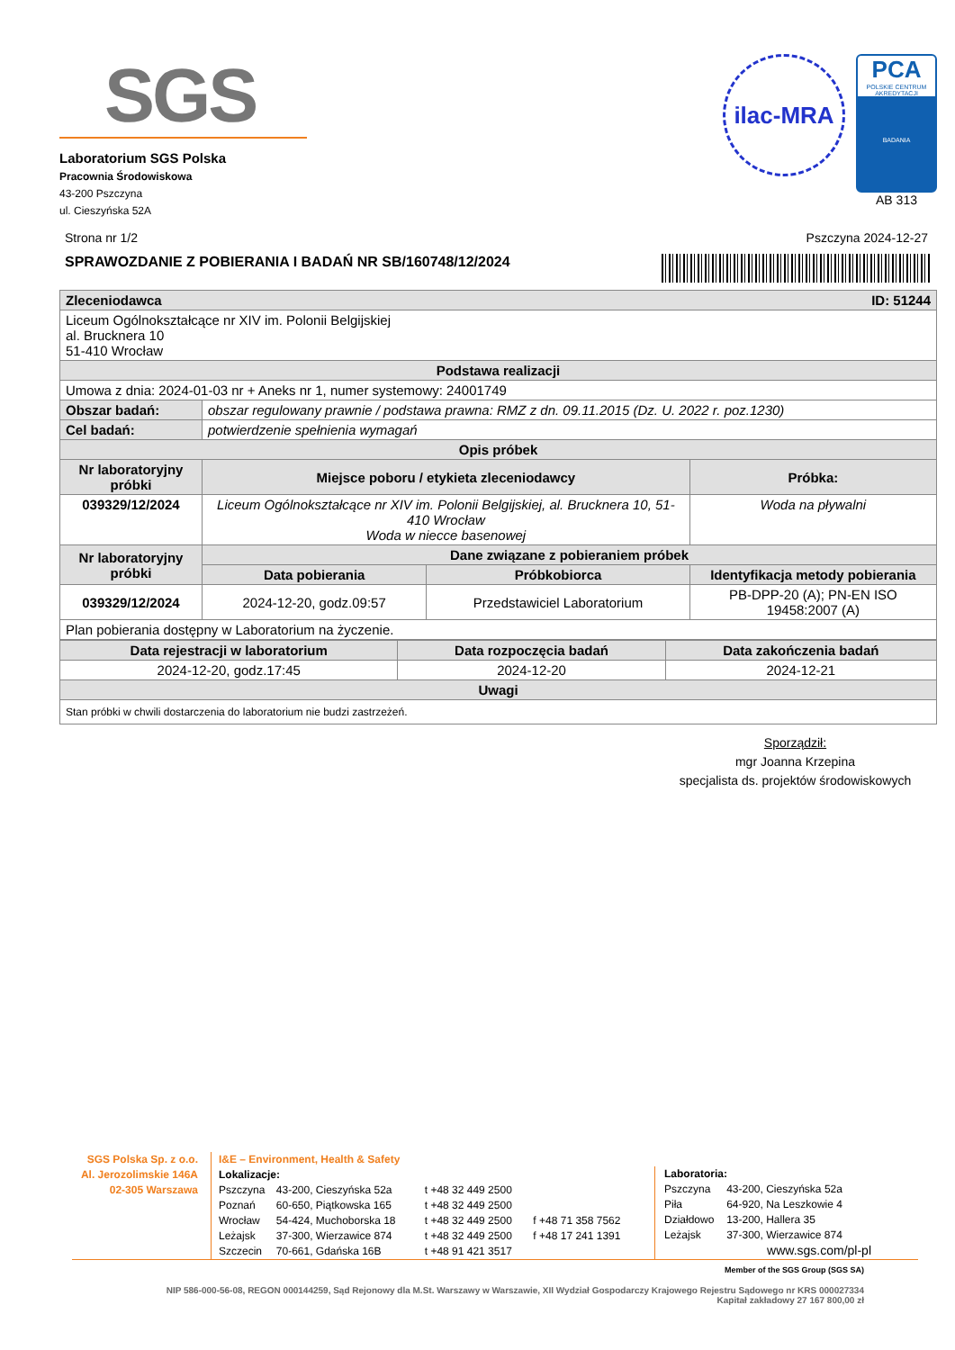SGS
Laboratorium SGS Polska
Pracownia Środowiskowa
43-200 Pszczyna
ul. Cieszyńska 52A
ilac-MRA
PCA
POLSKIE CENTRUM AKREDYTACJI
BADANIA
AB 313
Strona nr 1/2 Pszczyna 2024-12-27
SPRAWOZDANIE Z POBIERANIA I BADAŃ NR SB/160748/12/2024
| Zleceniodawca ID: 51244 | | | |
| Liceum Ogólnokształcące nr XIV im. Polonii Belgijskiej al. Brucknera 10 51-410 Wrocław | | | |
| Podstawa realizacji | | | |
| Umowa z dnia: 2024-01-03 nr + Aneks nr 1, numer systemowy: 24001749 | | | |
| Obszar badań: | obszar regulowany prawnie / podstawa prawna: RMZ z dn. 09.11.2015 (Dz. U. 2022 r. poz.1230) | | |
| Cel badań: | potwierdzenie spełnienia wymagań | | |
| Opis próbek | | | |
| Nr laboratoryjny próbki | Miejsce poboru / etykieta zleceniodawcy | | Próbka: |
| 039329/12/2024 | Liceum Ogólnokształcące nr XIV im. Polonii Belgijskiej, al. Brucknera 10, 51-410 Wrocław Woda w niecce basenowej | | Woda na pływalni |
| Nr laboratoryjny próbki | Dane związane z pobieraniem próbek | | |
| | Data pobierania | Próbkobiorca | Identyfikacja metody pobierania |
| 039329/12/2024 | 2024-12-20, godz.09:57 | Przedstawiciel Laboratorium | PB-DPP-20 (A); PN-EN ISO 19458:2007 (A) |
| Plan pobierania dostępny w Laboratorium na życzenie. | | | |
| Data rejestracji w laboratorium | Data rozpoczęcia badań | Data zakończenia badań |
| --- | --- | --- |
| 2024-12-20, godz.17:45 | 2024-12-20 | 2024-12-21 |
| Uwagi | | |
| Stan próbki w chwili dostarczenia do laboratorium nie budzi zastrzeżeń. | | |
Sporządził:
mgr Joanna Krzepina
specjalista ds. projektów środowiskowych
SGS Polska Sp. z o.o.
Al. Jerozolimskie 146A
02-305 Warszawa
I&E – Environment, Health & Safety
Lokalizacje:
| Pszczyna | 43-200, Cieszyńska 52a | t +48 32 449 2500 | |
| Poznań | 60-650, Piątkowska 165 | t +48 32 449 2500 | |
| Wrocław | 54-424, Muchoborska 18 | t +48 32 449 2500 | f +48 71 358 7562 |
| Leżajsk | 37-300, Wierzawice 874 | t +48 32 449 2500 | f +48 17 241 1391 |
| Szczecin | 70-661, Gdańska 16B | t +48 91 421 3517 | |
Laboratoria:
| Pszczyna | 43-200, Cieszyńska 52a |
| Piła | 64-920, Na Leszkowie 4 |
| Działdowo | 13-200, Hallera 35 |
| Leżajsk | 37-300, Wierzawice 874 |
www.sgs.com/pl-pl
Member of the SGS Group (SGS SA)
NIP 586-000-56-08, REGON 000144259, Sąd Rejonowy dla M.St. Warszawy w Warszawie, XII Wydział Gospodarczy Krajowego Rejestru Sądowego nr KRS 000027334
Kapitał zakładowy 27 167 800,00 zł